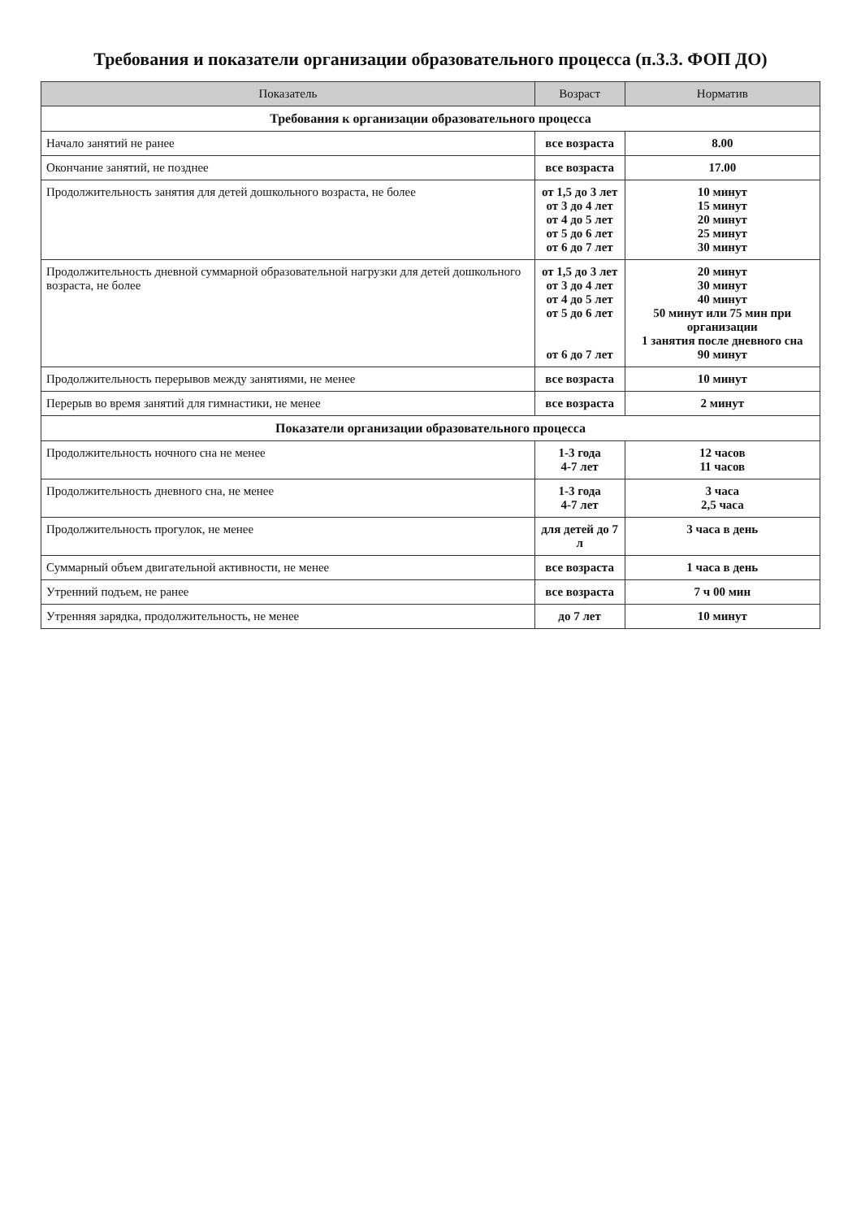Требования и показатели организации образовательного процесса (п.3.3. ФОП ДО)
| Показатель | Возраст | Норматив |
| --- | --- | --- |
| Требования к организации образовательного процесса | | |
| Начало занятий не ранее | все возраста | 8.00 |
| Окончание занятий, не позднее | все возраста | 17.00 |
| Продолжительность занятия для детей дошкольного возраста, не более | от 1,5 до 3 лет от 3 до 4 лет от 4 до 5 лет от 5 до 6 лет от 6 до 7 лет | 10 минут 15 минут 20 минут 25 минут 30 минут |
| Продолжительность дневной суммарной образовательной нагрузки для детей дошкольного возраста, не более | от 1,5 до 3 лет от 3 до 4 лет от 4 до 5 лет от 5 до 6 лет от 6 до 7 лет | 20 минут 30 минут 40 минут 50 минут или 75 мин при организации 1 занятия после дневного сна 90 минут |
| Продолжительность перерывов между занятиями, не менее | все возраста | 10 минут |
| Перерыв во время занятий для гимнастики, не менее | все возраста | 2 минут |
| Показатели организации образовательного процесса | | |
| Продолжительность ночного сна не менее | 1-3 года 4-7 лет | 12 часов 11 часов |
| Продолжительность дневного сна, не менее | 1-3 года 4-7 лет | 3 часа 2,5 часа |
| Продолжительность прогулок, не менее | для детей до 7 л | 3 часа в день |
| Суммарный объем двигательной активности, не менее | все возраста | 1 часа в день |
| Утренний подъем, не ранее | все возраста | 7 ч 00 мин |
| Утренняя зарядка, продолжительность, не менее | до 7 лет | 10 минут |